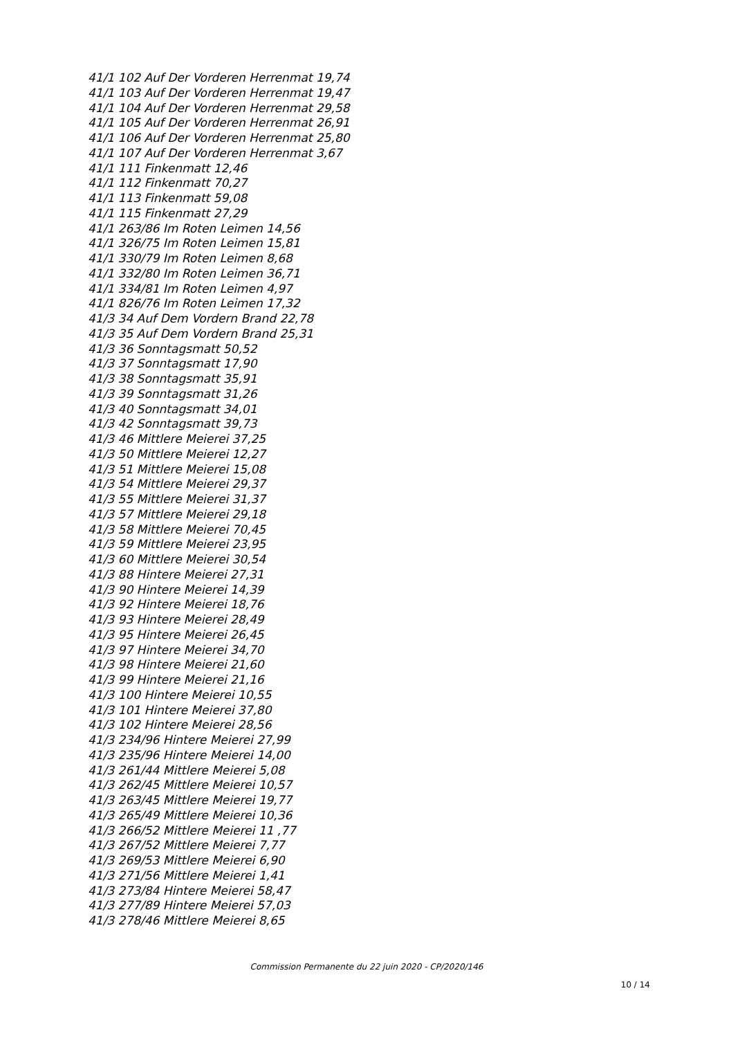41/1 102 Auf Der Vorderen Herrenmat 19,74
41/1 103 Auf Der Vorderen Herrenmat 19,47
41/1 104 Auf Der Vorderen Herrenmat 29,58
41/1 105 Auf Der Vorderen Herrenmat 26,91
41/1 106 Auf Der Vorderen Herrenmat 25,80
41/1 107 Auf Der Vorderen Herrenmat 3,67
41/1 111 Finkenmatt 12,46
41/1 112 Finkenmatt 70,27
41/1 113 Finkenmatt 59,08
41/1 115 Finkenmatt 27,29
41/1 263/86 Im Roten Leimen 14,56
41/1 326/75 Im Roten Leimen 15,81
41/1 330/79 Im Roten Leimen 8,68
41/1 332/80 Im Roten Leimen 36,71
41/1 334/81 Im Roten Leimen 4,97
41/1 826/76 Im Roten Leimen 17,32
41/3 34 Auf Dem Vordern Brand 22,78
41/3 35 Auf Dem Vordern Brand 25,31
41/3 36 Sonntagsmatt 50,52
41/3 37 Sonntagsmatt 17,90
41/3 38 Sonntagsmatt 35,91
41/3 39 Sonntagsmatt 31,26
41/3 40 Sonntagsmatt 34,01
41/3 42 Sonntagsmatt 39,73
41/3 46 Mittlere Meierei 37,25
41/3 50 Mittlere Meierei 12,27
41/3 51 Mittlere Meierei 15,08
41/3 54 Mittlere Meierei 29,37
41/3 55 Mittlere Meierei 31,37
41/3 57 Mittlere Meierei 29,18
41/3 58 Mittlere Meierei 70,45
41/3 59 Mittlere Meierei 23,95
41/3 60 Mittlere Meierei 30,54
41/3 88 Hintere Meierei 27,31
41/3 90 Hintere Meierei 14,39
41/3 92 Hintere Meierei 18,76
41/3 93 Hintere Meierei 28,49
41/3 95 Hintere Meierei 26,45
41/3 97 Hintere Meierei 34,70
41/3 98 Hintere Meierei 21,60
41/3 99 Hintere Meierei 21,16
41/3 100 Hintere Meierei 10,55
41/3 101 Hintere Meierei 37,80
41/3 102 Hintere Meierei 28,56
41/3 234/96 Hintere Meierei 27,99
41/3 235/96 Hintere Meierei 14,00
41/3 261/44 Mittlere Meierei 5,08
41/3 262/45 Mittlere Meierei 10,57
41/3 263/45 Mittlere Meierei 19,77
41/3 265/49 Mittlere Meierei 10,36
41/3 266/52 Mittlere Meierei 11 ,77
41/3 267/52 Mittlere Meierei 7,77
41/3 269/53 Mittlere Meierei 6,90
41/3 271/56 Mittlere Meierei 1,41
41/3 273/84 Hintere Meierei 58,47
41/3 277/89 Hintere Meierei 57,03
41/3 278/46 Mittlere Meierei 8,65
Commission Permanente du 22 juin 2020 - CP/2020/146
10 / 14